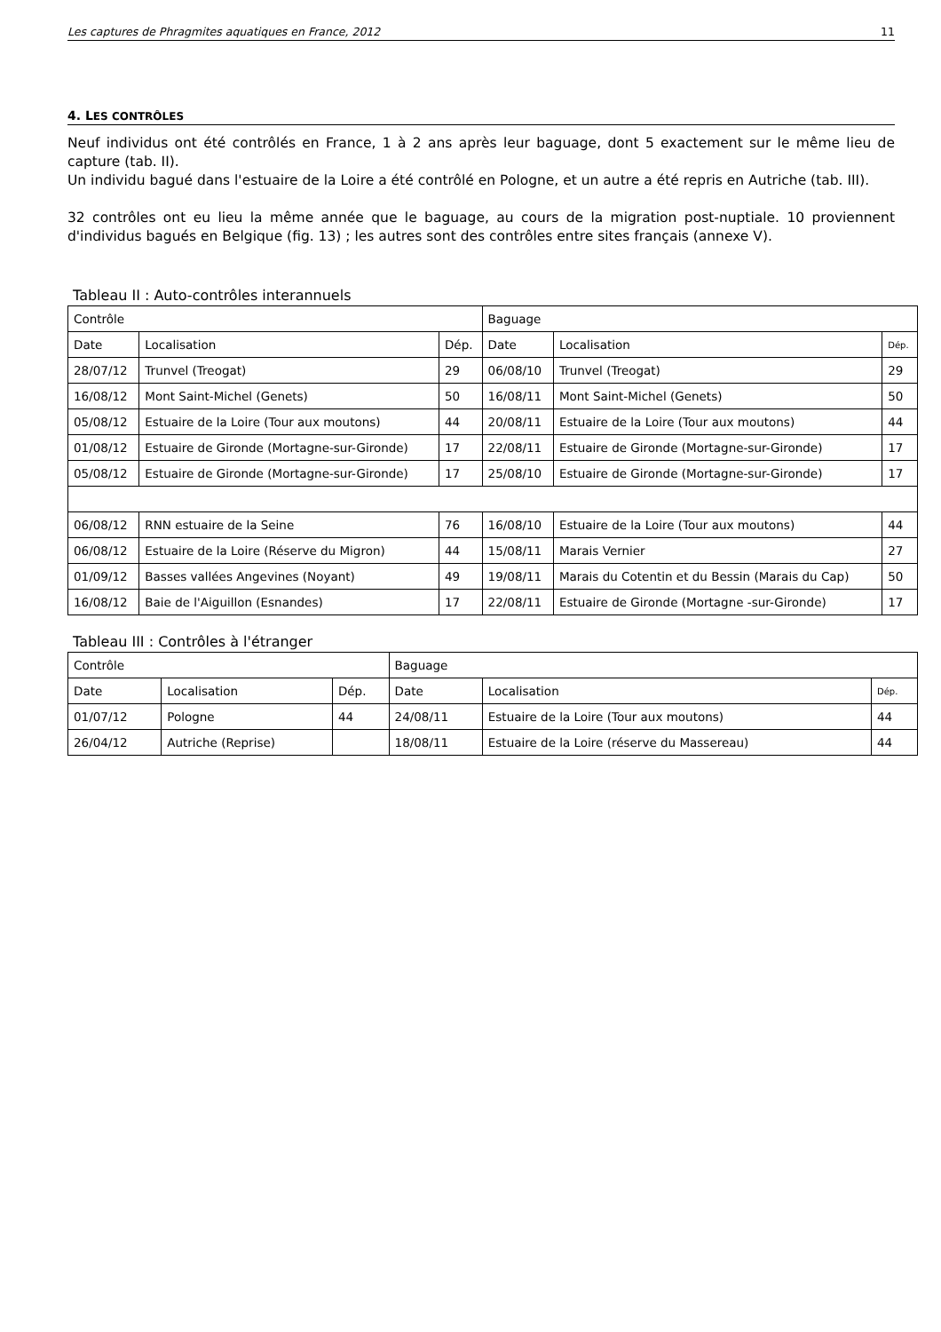Les captures de Phragmites aquatiques en France, 2012 11
4. LES CONTRÔLES
Neuf individus ont été contrôlés en France, 1 à 2 ans après leur baguage, dont 5 exactement sur le même lieu de capture (tab. II).
Un individu bagué dans l'estuaire de la Loire a été contrôlé en Pologne, et un autre a été repris en Autriche (tab. III).
32 contrôles ont eu lieu la même année que le baguage, au cours de la migration post-nuptiale. 10 proviennent d'individus bagués en Belgique (fig. 13) ; les autres sont des contrôles entre sites français (annexe V).
Tableau II : Auto-contrôles interannuels
| Contrôle | | | Baguage | | |
| Date | Localisation | Dép. | Date | Localisation | Dép. |
| 28/07/12 | Trunvel (Treogat) | 29 | 06/08/10 | Trunvel (Treogat) | 29 |
| 16/08/12 | Mont Saint-Michel (Genets) | 50 | 16/08/11 | Mont Saint-Michel (Genets) | 50 |
| 05/08/12 | Estuaire de la Loire (Tour aux moutons) | 44 | 20/08/11 | Estuaire de la Loire (Tour aux moutons) | 44 |
| 01/08/12 | Estuaire de Gironde (Mortagne-sur-Gironde) | 17 | 22/08/11 | Estuaire de Gironde (Mortagne-sur-Gironde) | 17 |
| 05/08/12 | Estuaire de Gironde (Mortagne-sur-Gironde) | 17 | 25/08/10 | Estuaire de Gironde (Mortagne-sur-Gironde) | 17 |
| 06/08/12 | RNN estuaire de la Seine | 76 | 16/08/10 | Estuaire de la Loire (Tour aux moutons) | 44 |
| 06/08/12 | Estuaire de la Loire (Réserve du Migron) | 44 | 15/08/11 | Marais Vernier | 27 |
| 01/09/12 | Basses vallées Angevines (Noyant) | 49 | 19/08/11 | Marais du Cotentin et du Bessin (Marais du Cap) | 50 |
| 16/08/12 | Baie de l'Aiguillon (Esnandes) | 17 | 22/08/11 | Estuaire de Gironde (Mortagne -sur-Gironde) | 17 |
Tableau III : Contrôles à l'étranger
| Contrôle | | | Baguage | | |
| Date | Localisation | Dép. | Date | Localisation | Dép. |
| 01/07/12 | Pologne | 44 | 24/08/11 | Estuaire de la Loire (Tour aux moutons) | 44 |
| 26/04/12 | Autriche (Reprise) | | 18/08/11 | Estuaire de la Loire (réserve du Massereau) | 44 |